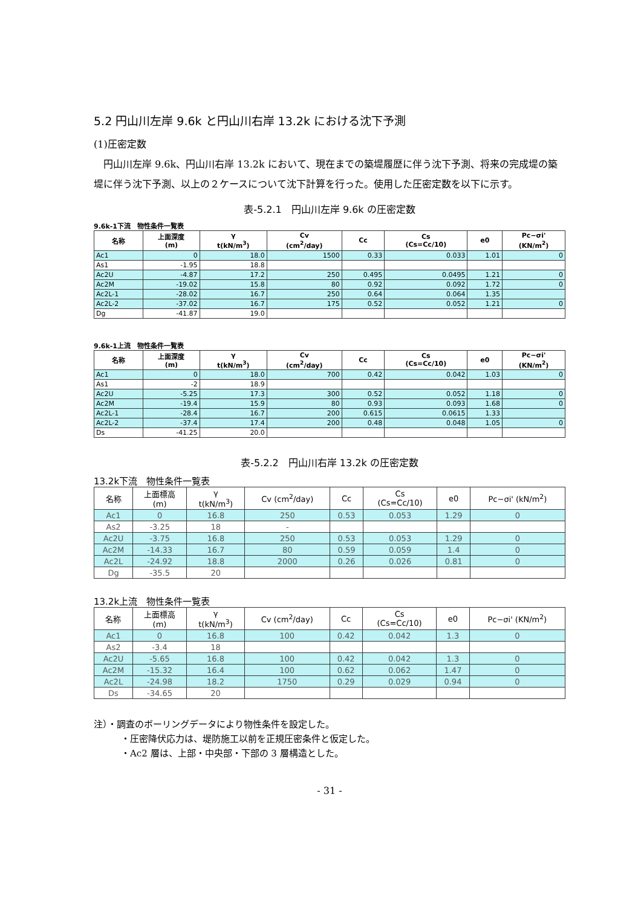5.2 円山川左岸 9.6k と円山川右岸 13.2k における沈下予測
(1)圧密定数
　円山川左岸 9.6k、円山川右岸 13.2k において、現在までの築堤履歴に伴う沈下予測、将来の完成堤の築堤に伴う沈下予測、以上の２ケースについて沈下計算を行った。使用した圧密定数を以下に示す。
表-5.2.1　円山川左岸 9.6k の圧密定数
9.6k-1下流　物性条件一覧表
| 名称 | 上面深度 (m) | γ t(kN/m<sup>3</sup>) | Cv (cm<sup>2</sup>/day) | Cc | Cs (Cs=Cc/10) | e0 | Pc−σi' (KN/m<sup>2</sup>) |
| --- | --- | --- | --- | --- | --- | --- | --- |
| Ac1 | 0 | 18.0 | 1500 | 0.33 | 0.033 | 1.01 | 0 |
| As1 | -1.95 | 18.8 | | | | | |
| Ac2U | -4.87 | 17.2 | 250 | 0.495 | 0.0495 | 1.21 | 0 |
| Ac2M | -19.02 | 15.8 | 80 | 0.92 | 0.092 | 1.72 | 0 |
| Ac2L-1 | -28.02 | 16.7 | 250 | 0.64 | 0.064 | 1.35 | |
| Ac2L-2 | -37.02 | 16.7 | 175 | 0.52 | 0.052 | 1.21 | 0 |
| Dg | -41.87 | 19.0 | | | | | |
9.6k-1上流　物性条件一覧表
| 名称 | 上面深度 (m) | γ t(kN/m<sup>3</sup>) | Cv (cm<sup>2</sup>/day) | Cc | Cs (Cs=Cc/10) | e0 | Pc−σi' (KN/m<sup>2</sup>) |
| --- | --- | --- | --- | --- | --- | --- | --- |
| Ac1 | 0 | 18.0 | 700 | 0.42 | 0.042 | 1.03 | 0 |
| As1 | -2 | 18.9 | | | | | |
| Ac2U | -5.25 | 17.3 | 300 | 0.52 | 0.052 | 1.18 | 0 |
| Ac2M | -19.4 | 15.9 | 80 | 0.93 | 0.093 | 1.68 | 0 |
| Ac2L-1 | -28.4 | 16.7 | 200 | 0.615 | 0.0615 | 1.33 | |
| Ac2L-2 | -37.4 | 17.4 | 200 | 0.48 | 0.048 | 1.05 | 0 |
| Ds | -41.25 | 20.0 | | | | | |
表-5.2.2　円山川右岸 13.2k の圧密定数
13.2k下流　物性条件一覧表
| 名称 | 上面標高 (m) | γ t(kN/m<sup>3</sup>) | Cv (cm<sup>2</sup>/day) | Cc | Cs (Cs=Cc/10) | e0 | Pc−σi' (kN/m<sup>2</sup>) |
| --- | --- | --- | --- | --- | --- | --- | --- |
| Ac1 | 0 | 16.8 | 250 | 0.53 | 0.053 | 1.29 | 0 |
| As2 | -3.25 | 18 | - | | | | |
| Ac2U | -3.75 | 16.8 | 250 | 0.53 | 0.053 | 1.29 | 0 |
| Ac2M | -14.33 | 16.7 | 80 | 0.59 | 0.059 | 1.4 | 0 |
| Ac2L | -24.92 | 18.8 | 2000 | 0.26 | 0.026 | 0.81 | 0 |
| Dg | -35.5 | 20 | | | | | |
13.2k上流　物性条件一覧表
| 名称 | 上面標高 (m) | γ t(kN/m<sup>3</sup>) | Cv (cm<sup>2</sup>/day) | Cc | Cs (Cs=Cc/10) | e0 | Pc−σi' (KN/m<sup>2</sup>) |
| --- | --- | --- | --- | --- | --- | --- | --- |
| Ac1 | 0 | 16.8 | 100 | 0.42 | 0.042 | 1.3 | 0 |
| As2 | -3.4 | 18 | | | | | |
| Ac2U | -5.65 | 16.8 | 100 | 0.42 | 0.042 | 1.3 | 0 |
| Ac2M | -15.32 | 16.4 | 100 | 0.62 | 0.062 | 1.47 | 0 |
| Ac2L | -24.98 | 18.2 | 1750 | 0.29 | 0.029 | 0.94 | 0 |
| Ds | -34.65 | 20 | | | | | |
注）・調査のボーリングデータにより物性条件を設定した。
　　　・圧密降伏応力は、堤防施工以前を正規圧密条件と仮定した。
　　　・Ac2 層は、上部・中央部・下部の 3 層構造とした。
- 31 -